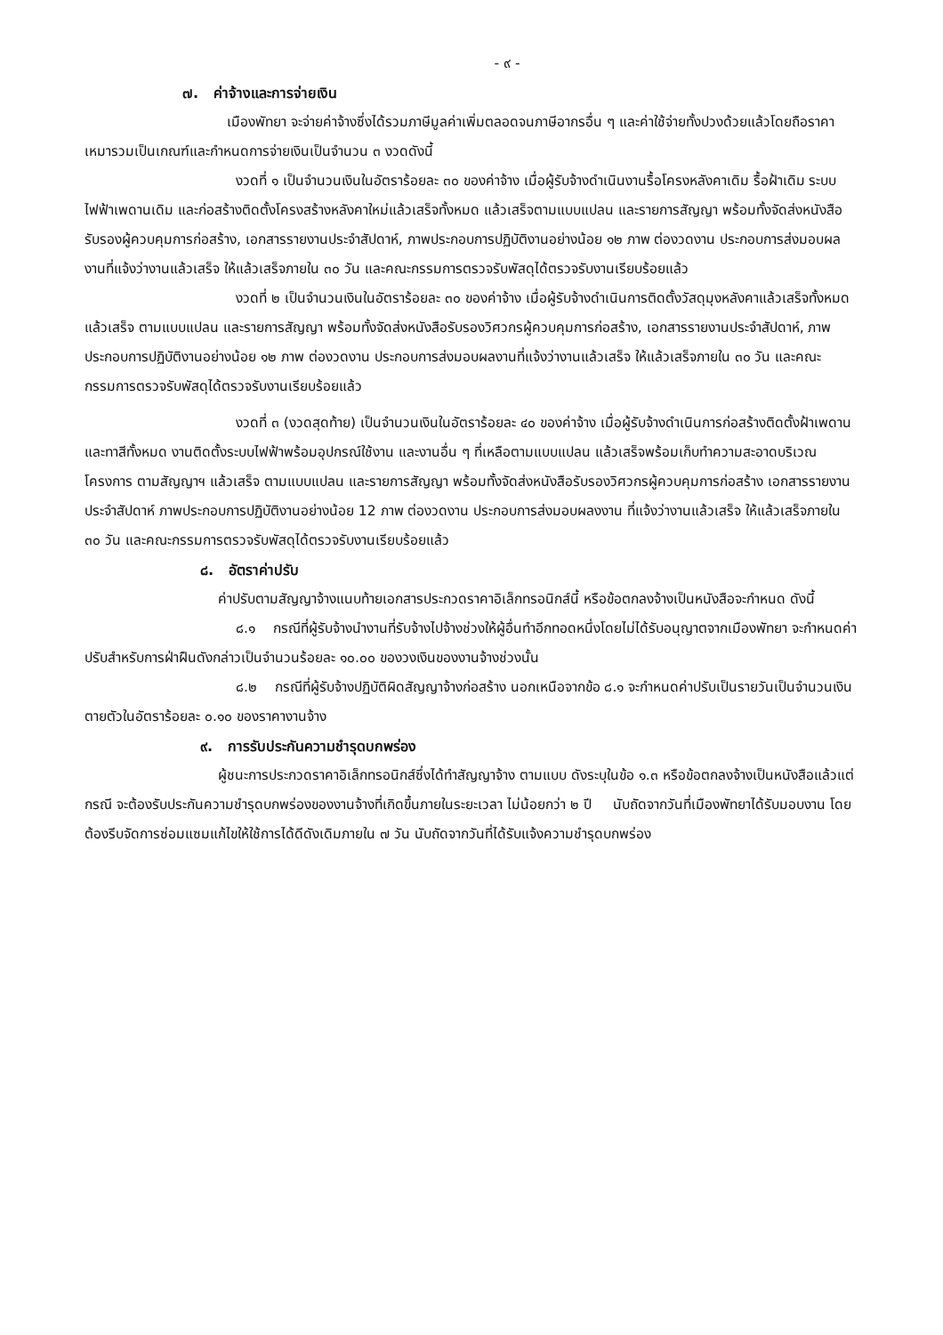- ๙ -
๗. ค่าจ้างและการจ่ายเงิน
เมืองพัทยา จะจ่ายค่าจ้างซึ่งได้รวมภาษีมูลค่าเพิ่มตลอดจนภาษีอากรอื่น ๆ และค่าใช้จ่ายทั้งปวงด้วยแล้วโดยถือราคาเหมารวมเป็นเกณฑ์และกำหนดการจ่ายเงินเป็นจำนวน ๓ งวดดังนี้
งวดที่ ๑ เป็นจำนวนเงินในอัตราร้อยละ ๓๐ ของค่าจ้าง เมื่อผู้รับจ้างดำเนินงานรื้อโครงหลังคาเดิม รื้อฝ้าเดิม ระบบไฟฟ้าเพดานเดิม และก่อสร้างติดตั้งโครงสร้างหลังคาใหม่แล้วเสร็จทั้งหมด แล้วเสร็จตามแบบแปลน และรายการสัญญา พร้อมทั้งจัดส่งหนังสือรับรองผู้ควบคุมการก่อสร้าง, เอกสารรายงานประจำสัปดาห์, ภาพประกอบการปฏิบัติงานอย่างน้อย ๑๒ ภาพ ต่องวดงาน ประกอบการส่งมอบผลงานที่แจ้งว่างานแล้วเสร็จ ให้แล้วเสร็จภายใน ๓๐ วัน และคณะกรรมการตรวจรับพัสดุได้ตรวจรับงานเรียบร้อยแล้ว
งวดที่ ๒ เป็นจำนวนเงินในอัตราร้อยละ ๓๐ ของค่าจ้าง เมื่อผู้รับจ้างดำเนินการติดตั้งวัสดุมุงหลังคาแล้วเสร็จทั้งหมด แล้วเสร็จ ตามแบบแปลน และรายการสัญญา พร้อมทั้งจัดส่งหนังสือรับรองวิศวกรผู้ควบคุมการก่อสร้าง, เอกสารรายงานประจำสัปดาห์, ภาพประกอบการปฏิบัติงานอย่างน้อย ๑๒ ภาพ ต่องวดงาน ประกอบการส่งมอบผลงานที่แจ้งว่างานแล้วเสร็จ ให้แล้วเสร็จภายใน ๓๐ วัน และคณะกรรมการตรวจรับพัสดุได้ตรวจรับงานเรียบร้อยแล้ว
งวดที่ ๓ (งวดสุดท้าย) เป็นจำนวนเงินในอัตราร้อยละ ๔๐ ของค่าจ้าง เมื่อผู้รับจ้างดำเนินการก่อสร้างติดตั้งฝ้าเพดานและทาสีทั้งหมด งานติดตั้งระบบไฟฟ้าพร้อมอุปกรณ์ใช้งาน และงานอื่น ๆ ที่เหลือตามแบบแปลน แล้วเสร็จพร้อมเก็บทำความสะอาดบริเวณโครงการ ตามสัญญาฯ แล้วเสร็จ ตามแบบแปลน และรายการสัญญา พร้อมทั้งจัดส่งหนังสือรับรองวิศวกรผู้ควบคุมการก่อสร้าง เอกสารรายงานประจำสัปดาห์ ภาพประกอบการปฏิบัติงานอย่างน้อย 12 ภาพ ต่องวดงาน ประกอบการส่งมอบผลงงาน ที่แจ้งว่างานแล้วเสร็จ ให้แล้วเสร็จภายใน ๓๐ วัน และคณะกรรมการตรวจรับพัสดุได้ตรวจรับงานเรียบร้อยแล้ว
๘. อัตราค่าปรับ
ค่าปรับตามสัญญาจ้างแนบท้ายเอกสารประกวดราคาอิเล็กทรอนิกส์นี้ หรือข้อตกลงจ้างเป็นหนังสือจะกำหนด ดังนี้
๘.๑ กรณีที่ผู้รับจ้างนำงานที่รับจ้างไปจ้างช่วงให้ผู้อื่นทำอีกทอดหนึ่งโดยไม่ได้รับอนุญาตจากเมืองพัทยา จะกำหนดค่าปรับสำหรับการฝ่าฝืนดังกล่าวเป็นจำนวนร้อยละ ๑๐.๐๐ ของวงเงินของงานจ้างช่วงนั้น
๘.๒ กรณีที่ผู้รับจ้างปฏิบัติผิดสัญญาจ้างก่อสร้าง นอกเหนือจากข้อ ๘.๑ จะกำหนดค่าปรับเป็นรายวันเป็นจำนวนเงินตายตัวในอัตราร้อยละ ๐.๑๐ ของราคางานจ้าง
๙. การรับประกันความชำรุดบกพร่อง
ผู้ชนะการประกวดราคาอิเล็กทรอนิกส์ซึ่งได้ทำสัญญาจ้าง ตามแบบ ดังระบุในข้อ ๑.๓ หรือข้อตกลงจ้างเป็นหนังสือแล้วแต่กรณี จะต้องรับประกันความชำรุดบกพร่องของงานจ้างที่เกิดขึ้นภายในระยะเวลา ไม่น้อยกว่า ๒ ปี นับถัดจากวันที่เมืองพัทยาได้รับมอบงาน โดยต้องรีบจัดการซ่อมแซมแก้ไขให้ใช้การได้ดีดังเดิมภายใน ๗ วัน นับถัดจากวันที่ได้รับแจ้งความชำรุดบกพร่อง